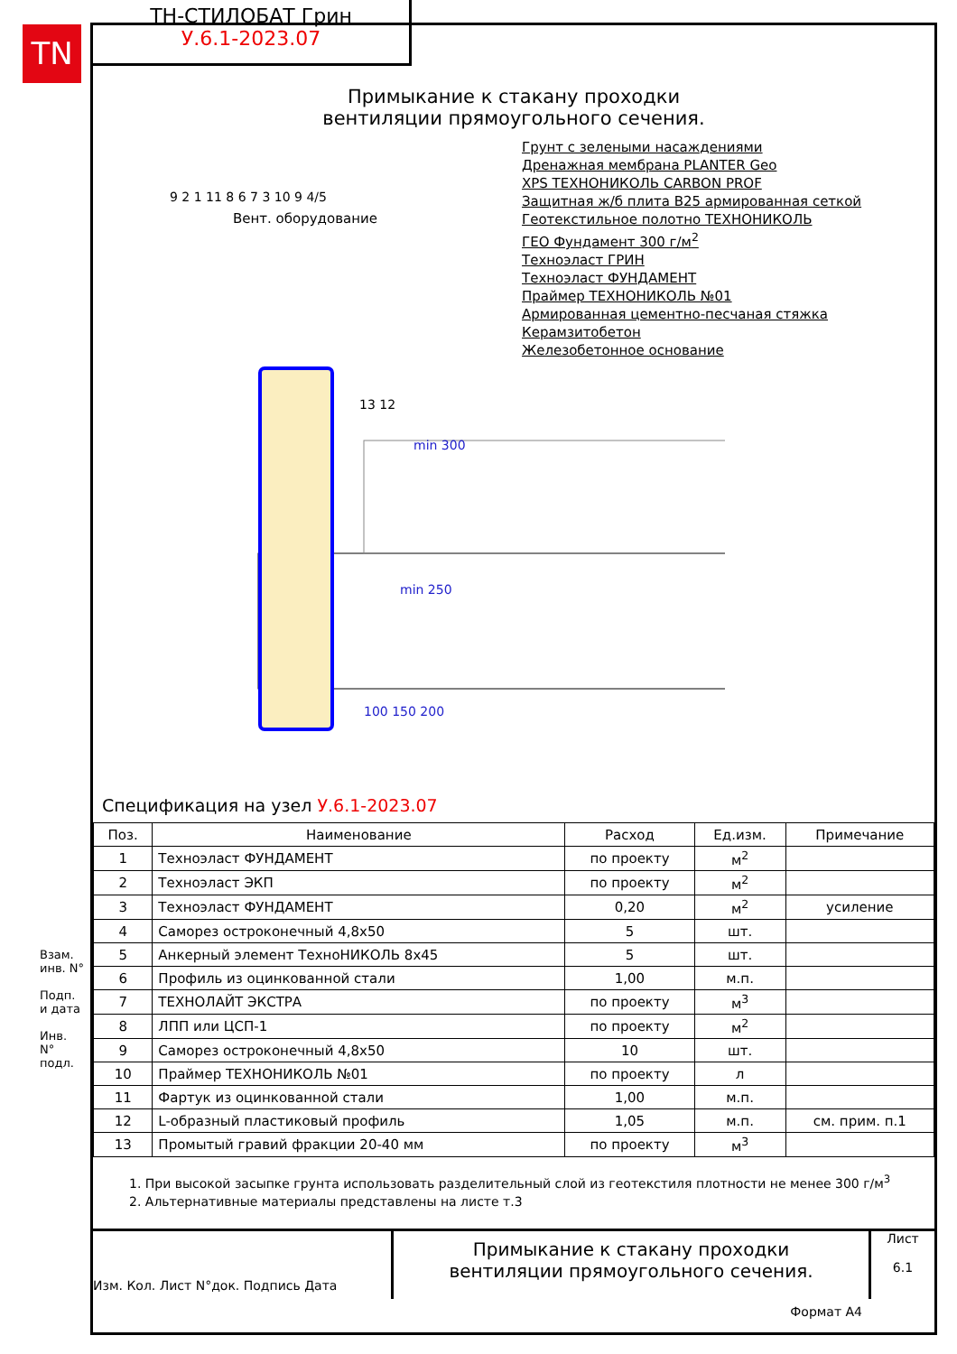TN
ТН-СТИЛОБАТ Грин
У.6.1-2023.07
Примыкание к стакану проходки
вентиляции прямоугольного сечения.
Вент. оборудование
Грунт с зелеными насаждениями
Дренажная мембрана PLANTER Geo
XPS ТЕХНОНИКОЛЬ CARBON PROF
Защитная ж/б плита В25 армированная сеткой
Геотекстильное полотно ТЕХНОНИКОЛЬ
ГЕО Фундамент 300 г/м<sup>2</sup>
Техноэласт ГРИН
Техноэласт ФУНДАМЕНТ
Праймер ТЕХНОНИКОЛЬ №01
Армированная цементно-песчаная стяжка
Керамзитобетон
Железобетонное основание
9 2 1 11 8 6 7 3 10 9 4/5
13 12
min 250
100 150 200
min 300
Спецификация на узел У.6.1-2023.07
| Поз. | Наименование | Расход | Ед.изм. | Примечание |
| --- | --- | --- | --- | --- |
| 1 | Техноэласт ФУНДАМЕНТ | по проекту | м<sup>2</sup> | |
| 2 | Техноэласт ЭКП | по проекту | м<sup>2</sup> | |
| 3 | Техноэласт ФУНДАМЕНТ | 0,20 | м<sup>2</sup> | усиление |
| 4 | Саморез остроконечный 4,8х50 | 5 | шт. | |
| 5 | Анкерный элемент ТехноНИКОЛЬ 8х45 | 5 | шт. | |
| 6 | Профиль из оцинкованной стали | 1,00 | м.п. | |
| 7 | ТЕХНОЛАЙТ ЭКСТРА | по проекту | м<sup>3</sup> | |
| 8 | ЛПП или ЦСП-1 | по проекту | м<sup>2</sup> | |
| 9 | Саморез остроконечный 4,8х50 | 10 | шт. | |
| 10 | Праймер ТЕХНОНИКОЛЬ №01 | по проекту | л | |
| 11 | Фартук из оцинкованной стали | 1,00 | м.п. | |
| 12 | L-образный пластиковый профиль | 1,05 | м.п. | см. прим. п.1 |
| 13 | Промытый гравий фракции 20-40 мм | по проекту | м<sup>3</sup> | |
1. При высокой засыпке грунта использовать разделительный слой из геотекстиля плотности не менее 300 г/м<sup>3</sup>
2. Альтернативные материалы представлены на листе т.3
Изм. Кол. Лист N°док. Подпись Дата
Примыкание к стакану проходки
вентиляции прямоугольного сечения.
Лист
6.1
Формат А4
Взам. инв. N°
Подп. и дата
Инв. N° подл.